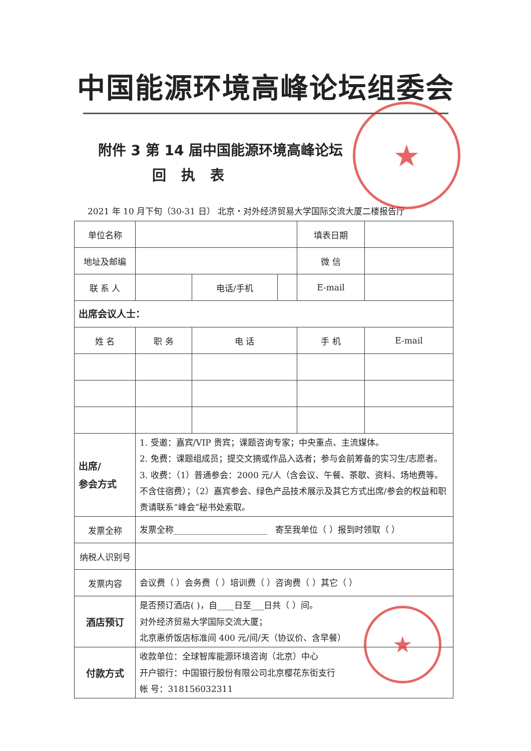中国能源环境高峰论坛组委会
附件 3 第 14 届中国能源环境高峰论坛
回执表
2021 年 10 月下旬（30-31 日） 北京・对外经济贸易大学国际交流大厦二楼报告厅
| 单位名称 | | | | 填表日期 | |
| 地址及邮编 | | | | 微 信 | |
| 联 系 人 | | 电话/手机 | | E-mail | |
| 出席会议人士： | | | | | |
| 姓 名 | 职 务 | 电 话 | | 手 机 | E-mail |
| 出席/ 参会方式 | 1. 受邀：嘉宾/VIP 贵宾；课题咨询专家；中央重点、主流媒体。 2. 免费：课题组成员；提交文摘或作品入选者；参与会前筹备的实习生/志愿者。 3. 收费：（1）普通参会：2000 元/人（含会议、午餐、茶歇、资料、场地费等。不含住宿费）；（2）嘉宾参会、绿色产品技术展示及其它方式出席/参会的权益和职责请联系“峰会”秘书处索取。 | | | | |
| 发票全称 | 发票全称______________________ 寄至我单位（ ）报到时领取（ ） | | | | |
| 纳税人识别号 | | | | | |
| 发票内容 | 会议费（ ）会务费（ ）培训费（ ）咨询费（ ）其它（ ） | | | | |
| 酒店预订 | 是否预订酒店( )，自____日至___日共（ ）间。 对外经济贸易大学国际交流大厦； 北京惠侨饭店标准间 400 元/间/天（协议价、含早餐） | | | | |
| 付款方式 | 收款单位：全球智库能源环境咨询（北京）中心 开户银行：中国银行股份有限公司北京樱花东街支行 帐 号：318156032311 | | | | |
★
★